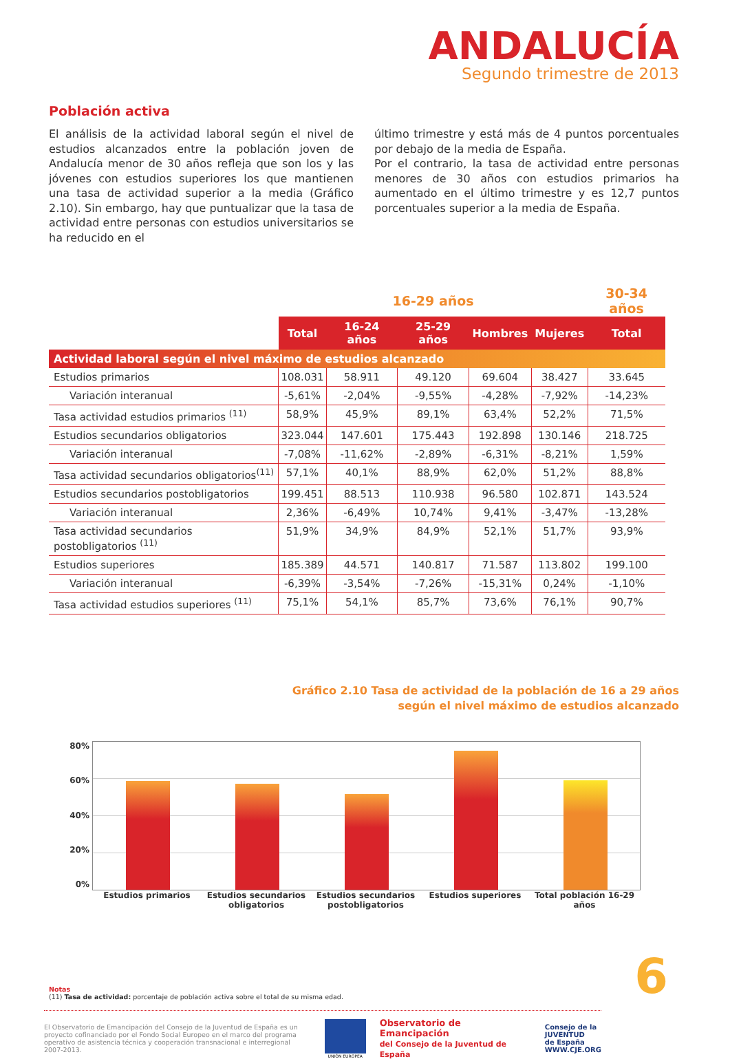ANDALUCÍA
Segundo trimestre de 2013
Población activa
El análisis de la actividad laboral según el nivel de estudios alcanzados entre la población joven de Andalucía menor de 30 años refleja que son los y las jóvenes con estudios superiores los que mantienen una tasa de actividad superior a la media (Gráfico 2.10). Sin embargo, hay que puntualizar que la tasa de actividad entre personas con estudios universitarios se ha reducido en el
último trimestre y está más de 4 puntos porcentuales por debajo de la media de España.
Por el contrario, la tasa de actividad entre personas menores de 30 años con estudios primarios ha aumentado en el último trimestre y es 12,7 puntos porcentuales superior a la media de España.
| | 16-29 años | | | | | 30-34 años |
| --- | --- | --- | --- | --- | --- | --- |
| | Total | 16-24 años | 25-29 años | Hombres | Mujeres | Total |
| Actividad laboral según el nivel máximo de estudios alcanzado | | | | | | |
| Estudios primarios | 108.031 | 58.911 | 49.120 | 69.604 | 38.427 | 33.645 |
| Variación interanual | -5,61% | -2,04% | -9,55% | -4,28% | -7,92% | -14,23% |
| Tasa actividad estudios primarios <sup>(11)</sup> | 58,9% | 45,9% | 89,1% | 63,4% | 52,2% | 71,5% |
| Estudios secundarios obligatorios | 323.044 | 147.601 | 175.443 | 192.898 | 130.146 | 218.725 |
| Variación interanual | -7,08% | -11,62% | -2,89% | -6,31% | -8,21% | 1,59% |
| Tasa actividad secundarios obligatorios<sup>(11)</sup> | 57,1% | 40,1% | 88,9% | 62,0% | 51,2% | 88,8% |
| Estudios secundarios postobligatorios | 199.451 | 88.513 | 110.938 | 96.580 | 102.871 | 143.524 |
| Variación interanual | 2,36% | -6,49% | 10,74% | 9,41% | -3,47% | -13,28% |
| Tasa actividad secundarios postobligatorios <sup>(11)</sup> | 51,9% | 34,9% | 84,9% | 52,1% | 51,7% | 93,9% |
| Estudios superiores | 185.389 | 44.571 | 140.817 | 71.587 | 113.802 | 199.100 |
| Variación interanual | -6,39% | -3,54% | -7,26% | -15,31% | 0,24% | -1,10% |
| Tasa actividad estudios superiores <sup>(11)</sup> | 75,1% | 54,1% | 85,7% | 73,6% | 76,1% | 90,7% |
Gráfico 2.10 Tasa de actividad de la población de 16 a 29 años
según el nivel máximo de estudios alcanzado
80%
60%
40%
20%
0%
Estudios primarios Estudios secundarios obligatorios
Estudios secundarios postobligatorios
Estudios superiores Total población 16-29 años
Notas
(11) Tasa de actividad: porcentaje de población activa sobre el total de su misma edad.
El Observatorio de Emancipación del Consejo de la Juventud de España es un proyecto cofinanciado por el Fondo Social Europeo en el marco del programa operativo de asistencia técnica y cooperación transnacional e interregional 2007-2013.
UNIÓN EUROPEA
Observatorio de Emancipación
del Consejo de la Juventud de España
Consejo de la
JUVENTUD
de España
WWW.CJE.ORG
6